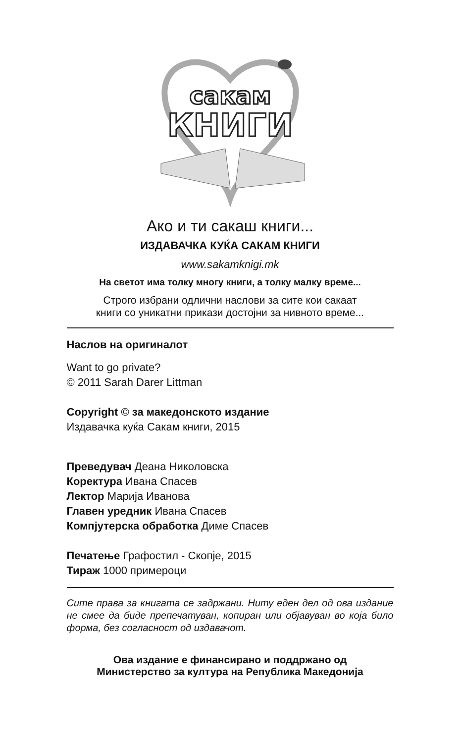сакам
КНИГИ
Ако и ти сакаш книги...
ИЗДАВАЧКА КУЌА САКАМ КНИГИ
www.sakamknigi.mk
На светот има толку многу книги, а толку малку време...
Строго избрани одлични наслови за сите кои сакаат
книги со уникатни прикази достојни за нивното време...
Наслов на оригиналот
Want to go private?
© 2011 Sarah Darer Littman
Copyright © за македонското издание
Издавачка куќа Сакам книги, 2015
Преведувач Деана Николовска
Коректура Ивана Спасев
Лектор Марија Иванова
Главен уредник Ивана Спасев
Компјутерска обработка Диме Спасев
Печатење Графостил - Скопје, 2015
Тираж 1000 примероци
Сите права за книгата се задржани. Ниту еден дел од ова издание не смее да биде препечатуван, копиран или објавуван во која било форма, без согласност од издавачот.
Ова издание е финансирано и поддржано од
Министерство за култура на Република Македонија